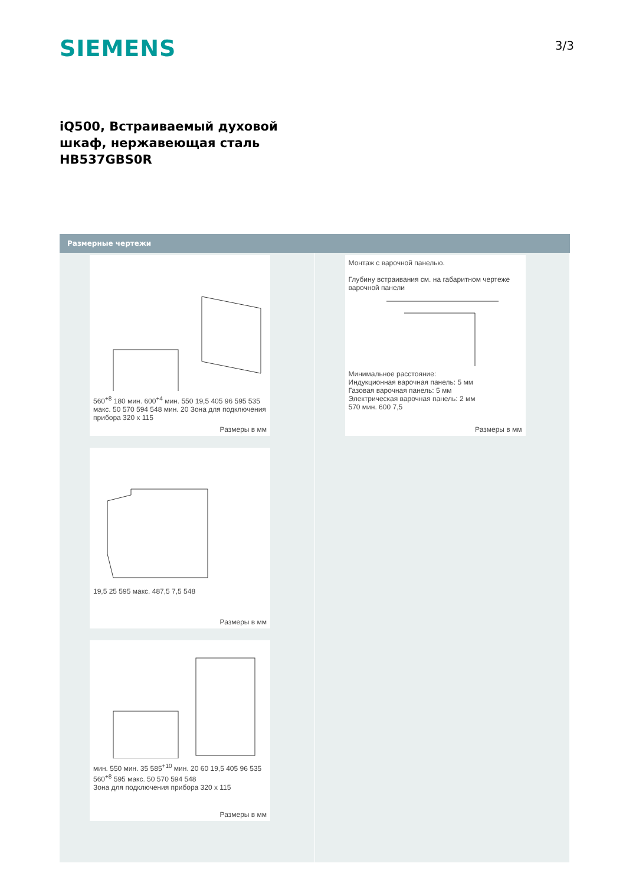SIEMENS 3/3
iQ500, Встраиваемый духовой
шкаф, нержавеющая сталь
HB537GBS0R
Размерные чертежи
560<sup>+8</sup> 180 мин. 600<sup>+4</sup> мин. 550 19,5 405 96 595 535 макс. 50 570 594 548 мин. 20 Зона для подключения прибора 320 x 115
Размеры в мм
19,5 25 595 макс. 487,5 7,5 548
Размеры в мм
мин. 550 мин. 35 585<sup>+10</sup> мин. 20 60 19,5 405 96 535 560<sup>+8</sup> 595 макс. 50 570 594 548
Зона для подключения прибора 320 x 115
Размеры в мм
Монтаж с варочной панелью.
Глубину встраивания см. на габаритном чертеже варочной панели
Минимальное расстояние:
Индукционная варочная панель: 5 мм
Газовая варочная панель: 5 мм
Электрическая варочная панель: 2 мм
570 мин. 600 7,5
Размеры в мм